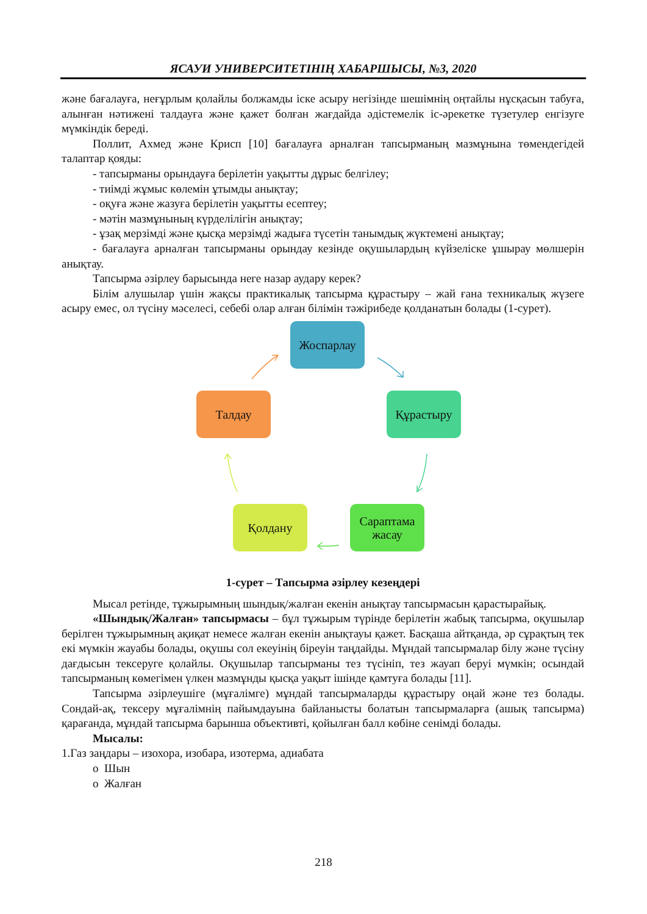ЯСАУИ УНИВЕРСИТЕТІНІҢ ХАБАРШЫСЫ, №3, 2020
және бағалауға, неғұрлым қолайлы болжамды іске асыру негізінде шешімнің оңтайлы нұсқасын табуға, алынған нәтижені талдауға және қажет болған жағдайда әдістемелік іс-әрекетке түзетулер енгізуге мүмкіндік береді.
Поллит, Ахмед және Крисп [10] бағалауға арналған тапсырманың мазмұнына төмендегідей талаптар қояды:
- тапсырманы орындауға берілетін уақытты дұрыс белгілеу;
- тиімді жұмыс көлемін ұтымды анықтау;
- оқуға және жазуға берілетін уақытты есептеу;
- мәтін мазмұнының күрделілігін анықтау;
- ұзақ мерзімді және қысқа мерзімді жадыға түсетін танымдық жүктемені анықтау;
- бағалауға арналған тапсырманы орындау кезінде оқушылардың күйзеліске ұшырау мөлшерін анықтау.
Тапсырма әзірлеу барысында неге назар аудару керек?
Білім алушылар үшін жақсы практикалық тапсырма құрастыру – жай ғана техникалық жүзеге асыру емес, ол түсіну мәселесі, себебі олар алған білімін тәжірибеде қолданатын болады (1-сурет).
Жоспарлау
Құрастыру
Сараптама жасау
Қолдану
Талдау
1-сурет – Тапсырма әзірлеу кезеңдері
Мысал ретінде, тұжырымның шындық/жалған екенін анықтау тапсырмасын қарастырайық.
«Шындық/Жалған» тапсырмасы – бұл тұжырым түрінде берілетін жабық тапсырма, оқушылар берілген тұжырымның ақиқат немесе жалған екенін анықтауы қажет. Басқаша айтқанда, әр сұрақтың тек екі мүмкін жауабы болады, оқушы сол екеуінің біреуін таңдайды. Мұндай тапсырмалар білу және түсіну дағдысын тексеруге қолайлы. Оқушылар тапсырманы тез түсініп, тез жауап беруі мүмкін; осындай тапсырманың көмегімен үлкен мазмұнды қысқа уақыт ішінде қамтуға болады [11].
Тапсырма әзірлеушіге (мұғалімге) мұндай тапсырмаларды құрастыру оңай және тез болады. Сондай-ақ, тексеру мұғалімнің пайымдауына байланысты болатын тапсырмаларға (ашық тапсырма) қарағанда, мұндай тапсырма барынша объективті, қойылған балл көбіне сенімді болады.
Мысалы:
1.Газ заңдары – изохора, изобара, изотерма, адиабата
o Шын
o Жалған
218